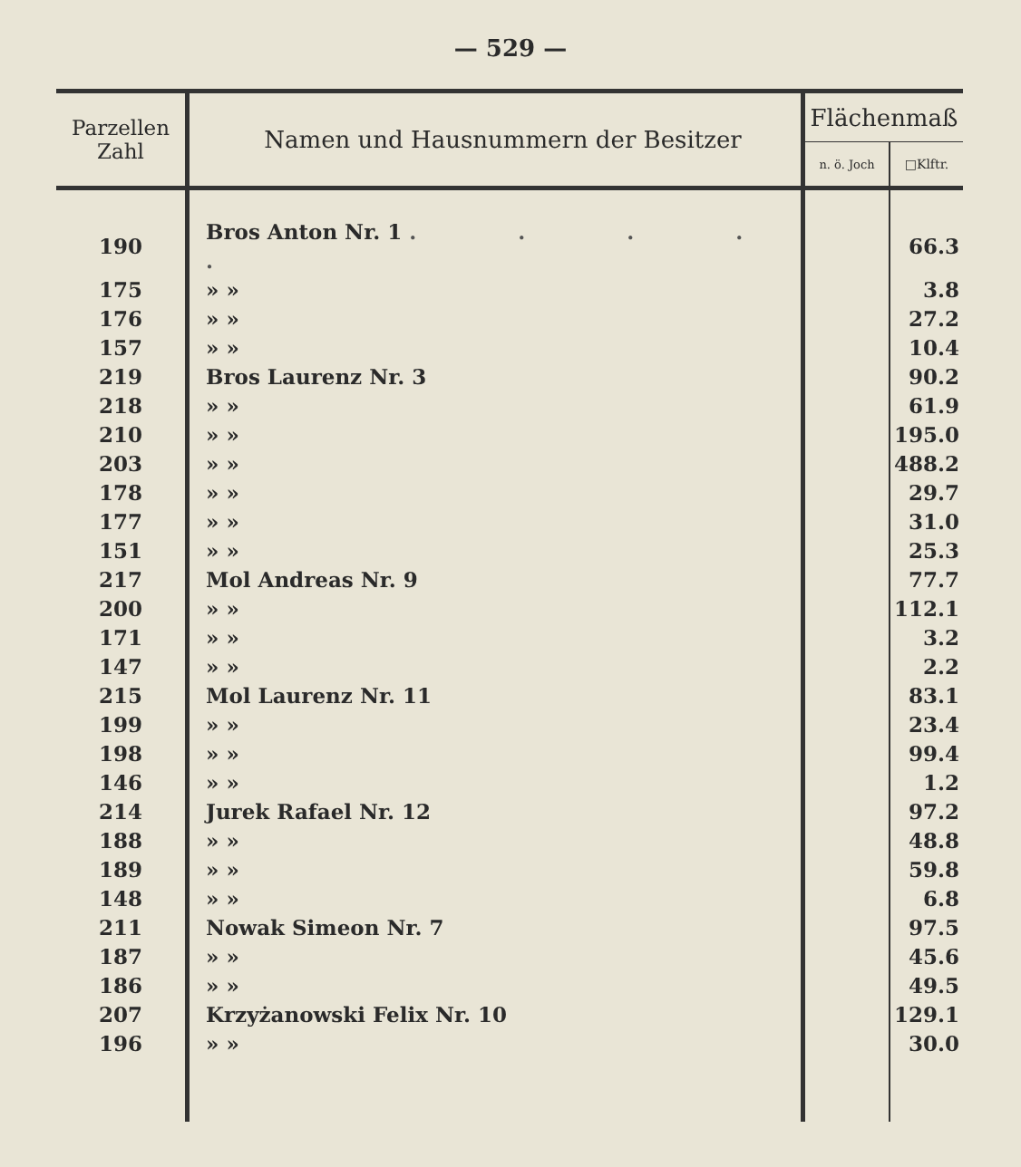— 529 —
| Parzellen Zahl | Namen und Hausnummern der Besitzer | Flächenmaß | |
| --- | --- | --- | --- |
| | | n. ö. Joch | □Klftr. |
| 190 | Bros Anton Nr. 1 . . . . . | | 66.3 |
| 175 | » » | | 3.8 |
| 176 | » » | | 27.2 |
| 157 | » » | | 10.4 |
| 219 | Bros Laurenz Nr. 3 | | 90.2 |
| 218 | » » | | 61.9 |
| 210 | » » | | 195.0 |
| 203 | » » | | 488.2 |
| 178 | » » | | 29.7 |
| 177 | » » | | 31.0 |
| 151 | » » | | 25.3 |
| 217 | Mol Andreas Nr. 9 | | 77.7 |
| 200 | » » | | 112.1 |
| 171 | » » | | 3.2 |
| 147 | » » | | 2.2 |
| 215 | Mol Laurenz Nr. 11 | | 83.1 |
| 199 | » » | | 23.4 |
| 198 | » » | | 99.4 |
| 146 | » » | | 1.2 |
| 214 | Jurek Rafael Nr. 12 | | 97.2 |
| 188 | » » | | 48.8 |
| 189 | » » | | 59.8 |
| 148 | » » | | 6.8 |
| 211 | Nowak Simeon Nr. 7 | | 97.5 |
| 187 | » » | | 45.6 |
| 186 | » » | | 49.5 |
| 207 | Krzyżanowski Felix Nr. 10 | | 129.1 |
| 196 | » » | | 30.0 |